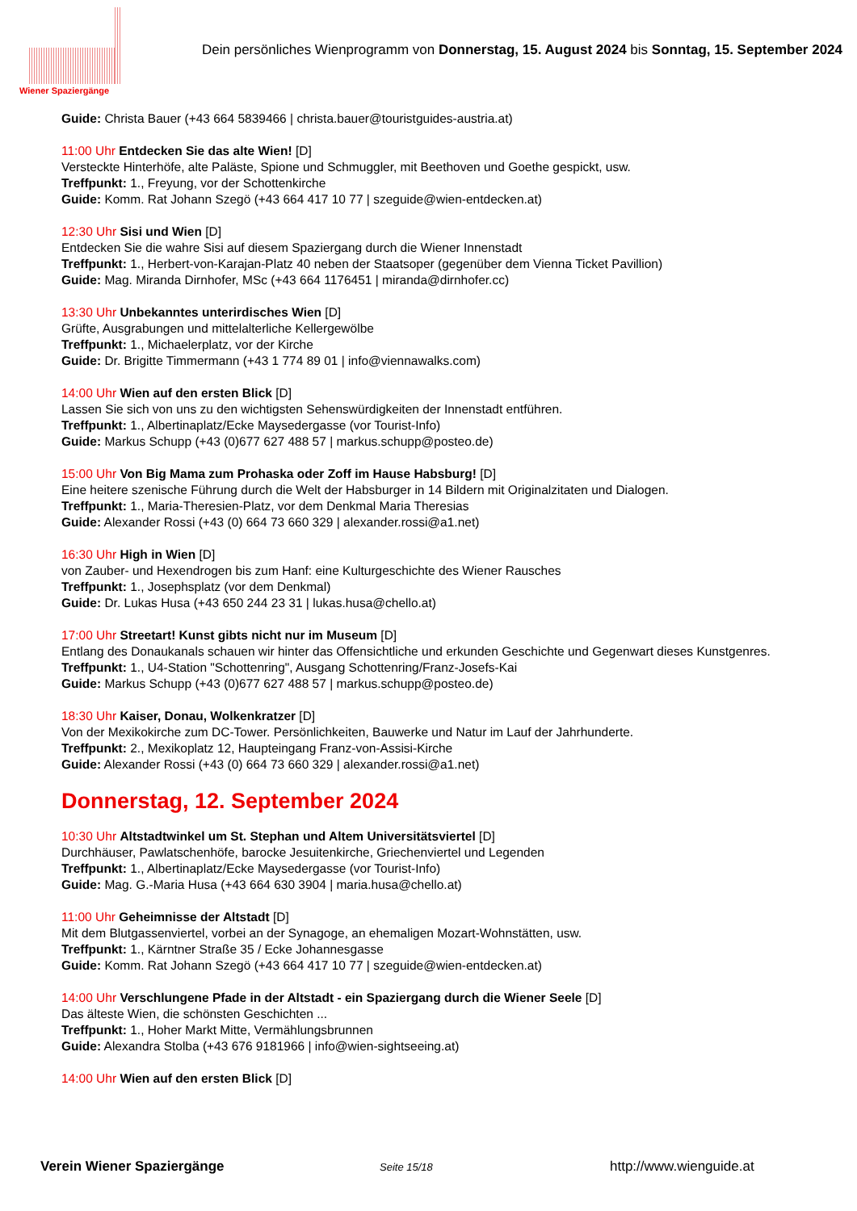Wiener Spaziergänge
Dein persönliches Wienprogramm von Donnerstag, 15. August 2024 bis Sonntag, 15. September 2024
Guide: Christa Bauer (+43 664 5839466 | christa.bauer@touristguides-austria.at)
11:00 Uhr Entdecken Sie das alte Wien! [D]
Versteckte Hinterhöfe, alte Paläste, Spione und Schmuggler, mit Beethoven und Goethe gespickt, usw.
Treffpunkt: 1., Freyung, vor der Schottenkirche
Guide: Komm. Rat Johann Szegö (+43 664 417 10 77 | szeguide@wien-entdecken.at)
12:30 Uhr Sisi und Wien [D]
Entdecken Sie die wahre Sisi auf diesem Spaziergang durch die Wiener Innenstadt
Treffpunkt: 1., Herbert-von-Karajan-Platz 40 neben der Staatsoper (gegenüber dem Vienna Ticket Pavillion)
Guide: Mag. Miranda Dirnhofer, MSc (+43 664 1176451 | miranda@dirnhofer.cc)
13:30 Uhr Unbekanntes unterirdisches Wien [D]
Grüfte, Ausgrabungen und mittelalterliche Kellergewölbe
Treffpunkt: 1., Michaelerplatz, vor der Kirche
Guide: Dr. Brigitte Timmermann (+43 1 774 89 01 | info@viennawalks.com)
14:00 Uhr Wien auf den ersten Blick [D]
Lassen Sie sich von uns zu den wichtigsten Sehenswürdigkeiten der Innenstadt entführen.
Treffpunkt: 1., Albertinaplatz/Ecke Maysedergasse (vor Tourist-Info)
Guide: Markus Schupp (+43 (0)677 627 488 57 | markus.schupp@posteo.de)
15:00 Uhr Von Big Mama zum Prohaska oder Zoff im Hause Habsburg! [D]
Eine heitere szenische Führung durch die Welt der Habsburger in 14 Bildern mit Originalzitaten und Dialogen.
Treffpunkt: 1., Maria-Theresien-Platz, vor dem Denkmal Maria Theresias
Guide: Alexander Rossi (+43 (0) 664 73 660 329 | alexander.rossi@a1.net)
16:30 Uhr High in Wien [D]
von Zauber- und Hexendrogen bis zum Hanf: eine Kulturgeschichte des Wiener Rausches
Treffpunkt: 1., Josephsplatz (vor dem Denkmal)
Guide: Dr. Lukas Husa (+43 650 244 23 31 | lukas.husa@chello.at)
17:00 Uhr Streetart! Kunst gibts nicht nur im Museum [D]
Entlang des Donaukanals schauen wir hinter das Offensichtliche und erkunden Geschichte und Gegenwart dieses Kunstgenres.
Treffpunkt: 1., U4-Station "Schottenring", Ausgang Schottenring/Franz-Josefs-Kai
Guide: Markus Schupp (+43 (0)677 627 488 57 | markus.schupp@posteo.de)
18:30 Uhr Kaiser, Donau, Wolkenkratzer [D]
Von der Mexikokirche zum DC-Tower. Persönlichkeiten, Bauwerke und Natur im Lauf der Jahrhunderte.
Treffpunkt: 2., Mexikoplatz 12, Haupteingang Franz-von-Assisi-Kirche
Guide: Alexander Rossi (+43 (0) 664 73 660 329 | alexander.rossi@a1.net)
Donnerstag, 12. September 2024
10:30 Uhr Altstadtwinkel um St. Stephan und Altem Universitätsviertel [D]
Durchhäuser, Pawlatschenhöfe, barocke Jesuitenkirche, Griechenviertel und Legenden
Treffpunkt: 1., Albertinaplatz/Ecke Maysedergasse (vor Tourist-Info)
Guide: Mag. G.-Maria Husa (+43 664 630 3904 | maria.husa@chello.at)
11:00 Uhr Geheimnisse der Altstadt [D]
Mit dem Blutgassenviertel, vorbei an der Synagoge, an ehemaligen Mozart-Wohnstätten, usw.
Treffpunkt: 1., Kärntner Straße 35 / Ecke Johannesgasse
Guide: Komm. Rat Johann Szegö (+43 664 417 10 77 | szeguide@wien-entdecken.at)
14:00 Uhr Verschlungene Pfade in der Altstadt - ein Spaziergang durch die Wiener Seele [D]
Das älteste Wien, die schönsten Geschichten ...
Treffpunkt: 1., Hoher Markt Mitte, Vermählungsbrunnen
Guide: Alexandra Stolba (+43 676 9181966 | info@wien-sightseeing.at)
14:00 Uhr Wien auf den ersten Blick [D]
Verein Wiener Spaziergänge Seite 15/18 http://www.wienguide.at